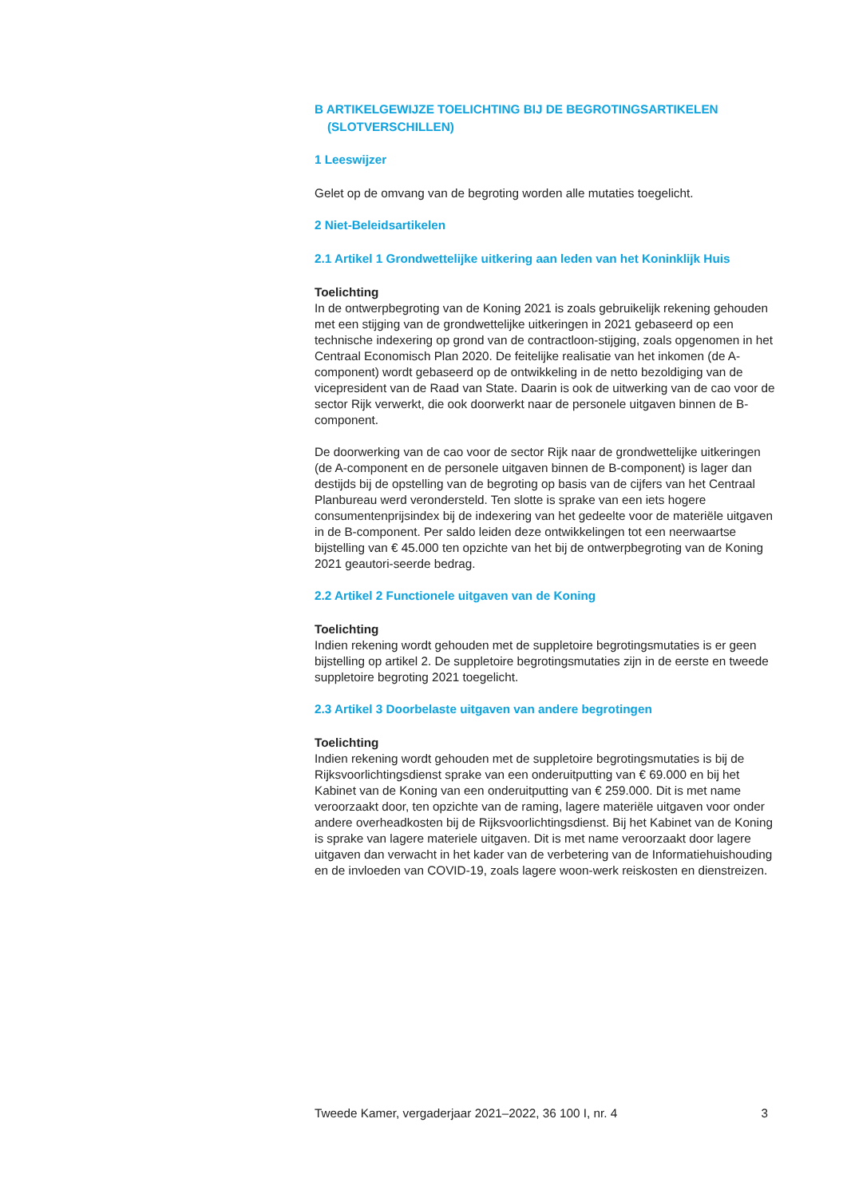B ARTIKELGEWIJZE TOELICHTING BIJ DE BEGROTINGSARTIKELEN (SLOTVERSCHILLEN)
1 Leeswijzer
Gelet op de omvang van de begroting worden alle mutaties toegelicht.
2 Niet-Beleidsartikelen
2.1 Artikel 1 Grondwettelijke uitkering aan leden van het Koninklijk Huis
Toelichting
In de ontwerpbegroting van de Koning 2021 is zoals gebruikelijk rekening gehouden met een stijging van de grondwettelijke uitkeringen in 2021 gebaseerd op een technische indexering op grond van de contractloon-stijging, zoals opgenomen in het Centraal Economisch Plan 2020. De feitelijke realisatie van het inkomen (de A-component) wordt gebaseerd op de ontwikkeling in de netto bezoldiging van de vicepresident van de Raad van State. Daarin is ook de uitwerking van de cao voor de sector Rijk verwerkt, die ook doorwerkt naar de personele uitgaven binnen de B-component.
De doorwerking van de cao voor de sector Rijk naar de grondwettelijke uitkeringen (de A-component en de personele uitgaven binnen de B-component) is lager dan destijds bij de opstelling van de begroting op basis van de cijfers van het Centraal Planbureau werd verondersteld. Ten slotte is sprake van een iets hogere consumentenprijsindex bij de indexering van het gedeelte voor de materiële uitgaven in de B-component. Per saldo leiden deze ontwikkelingen tot een neerwaartse bijstelling van € 45.000 ten opzichte van het bij de ontwerpbegroting van de Koning 2021 geautori-seerde bedrag.
2.2 Artikel 2 Functionele uitgaven van de Koning
Toelichting
Indien rekening wordt gehouden met de suppletoire begrotingsmutaties is er geen bijstelling op artikel 2. De suppletoire begrotingsmutaties zijn in de eerste en tweede suppletoire begroting 2021 toegelicht.
2.3 Artikel 3 Doorbelaste uitgaven van andere begrotingen
Toelichting
Indien rekening wordt gehouden met de suppletoire begrotingsmutaties is bij de Rijksvoorlichtingsdienst sprake van een onderuitputting van € 69.000 en bij het Kabinet van de Koning van een onderuitputting van € 259.000. Dit is met name veroorzaakt door, ten opzichte van de raming, lagere materiële uitgaven voor onder andere overheadkosten bij de Rijksvoorlichtingsdienst. Bij het Kabinet van de Koning is sprake van lagere materiele uitgaven. Dit is met name veroorzaakt door lagere uitgaven dan verwacht in het kader van de verbetering van de Informatiehuishouding en de invloeden van COVID-19, zoals lagere woon-werk reiskosten en dienstreizen.
Tweede Kamer, vergaderjaar 2021–2022, 36 100 I, nr. 4 3